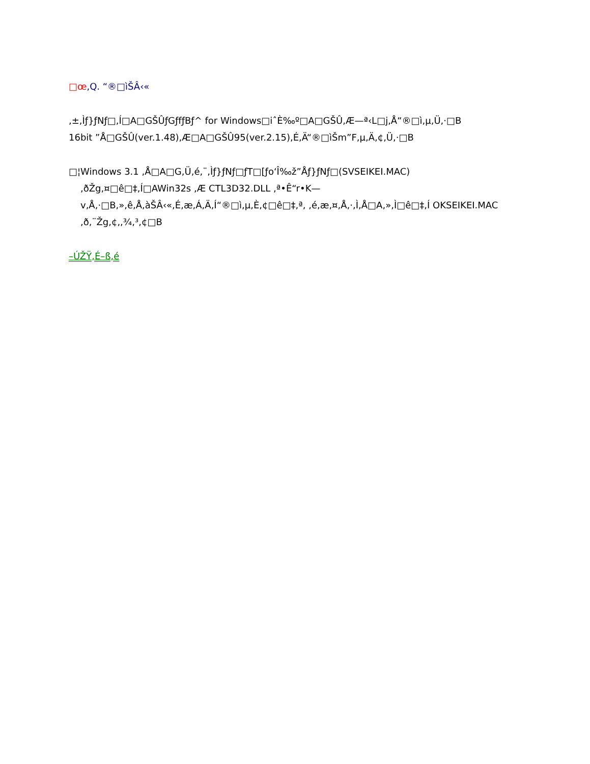□œ,Q. “®□ìŠÂ‹«
,±,Ìƒ}ƒNƒ□,Í□A□GŠÛƒGƒfƒBƒ^ for Windows□iˆÈ‰º□A□GŠÛ,Æ—ª‹L□j,Å“®□ì,µ,Ü,·□B
16bit ”Å□GŠÛ(ver.1.48),Æ□A□GŠÛ95(ver.2.15),É,Ä“®□ìŠm”F,µ,Ä,¢,Ü,·□B
□¦Windows 3.1 ,Å□A□G,Ü,é,¨,Ìƒ}ƒNƒ□ƒT□[ƒo‘Î‰ž”Åƒ}ƒNƒ□(SVSEIKEI.MAC)
,ðŽg,¤□ê□‡,Í□AWin32s ,Æ CTL3D32.DLL ,ª•Ê“r•K—
v,Å,·□B,»,ê,Å,àŠÂ‹«,É,æ,Á,Ä,Í“®□ì,µ,È,¢□ê□‡,ª, ,é,æ,¤,Å,·,Ì,Å□A,»,Ì□ê□‡,Í OKSEIKEI.MAC
,ð,¨Žg,¢,,¾,³,¢□B
–ÚŽŸ,É–ß,é